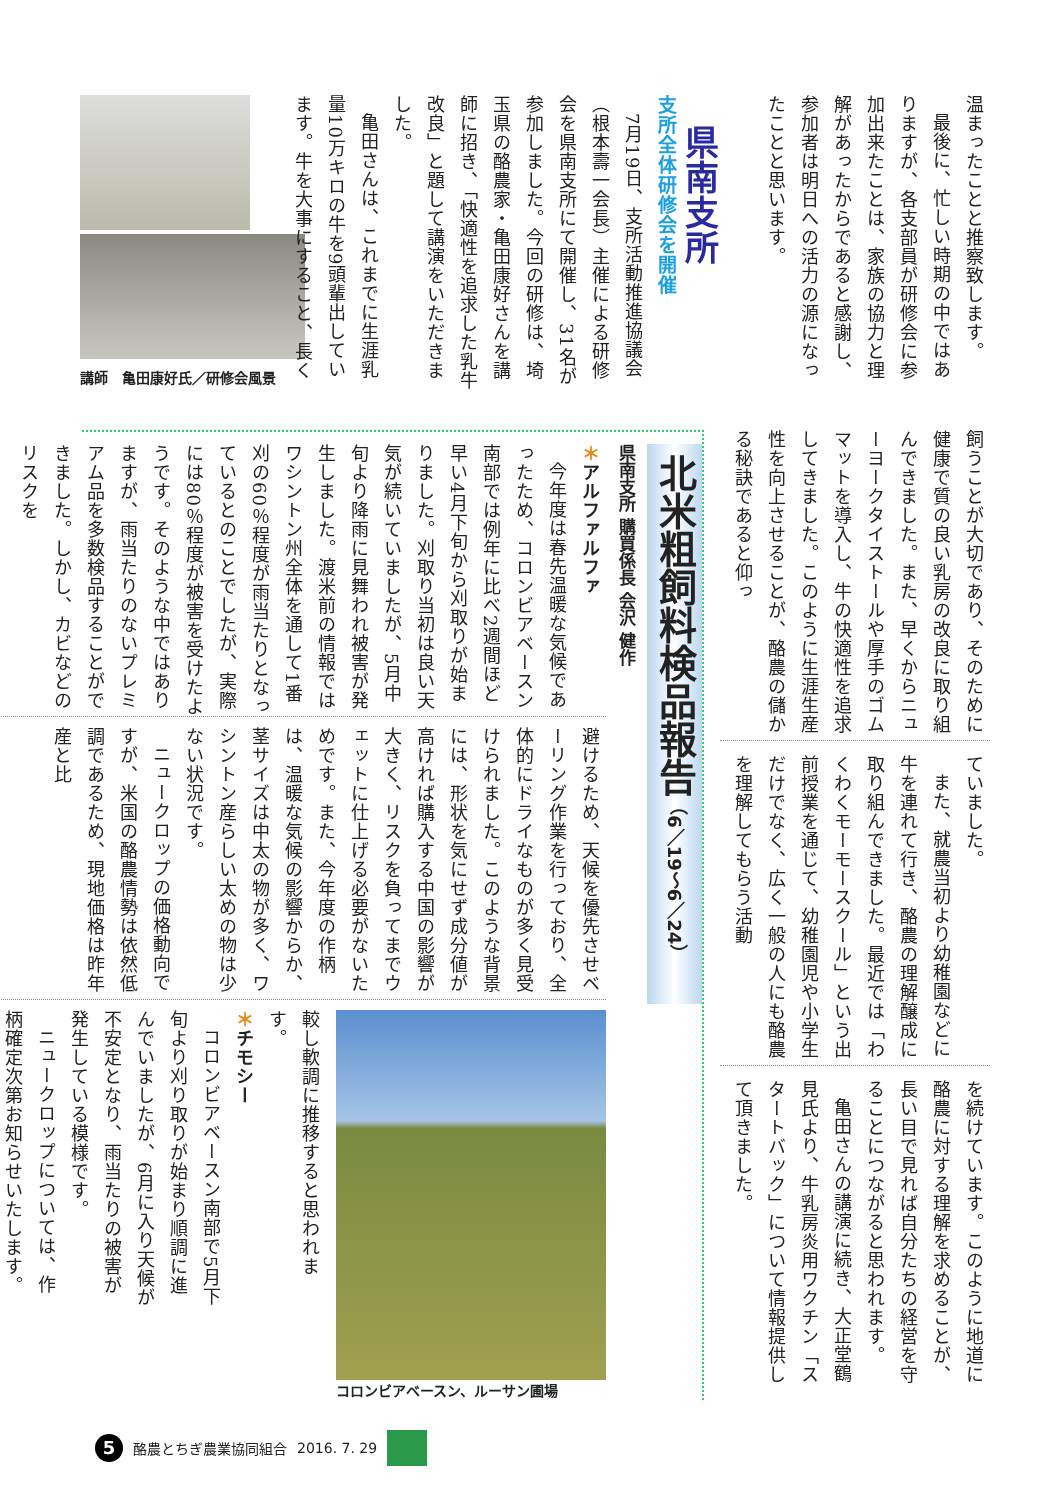温まったことと推察致します。
最後に、忙しい時期の中ではありますが、各支部員が研修会に参加出来たことは、家族の協力と理解があったからであると感謝し、参加者は明日への活力の源になったことと思います。
県南支所
支所全体研修会を開催
7月19日、支所活動推進協議会（根本壽一会長）主催による研修会を県南支所にて開催し、31名が参加しました。今回の研修は、埼玉県の酪農家・亀田康好さんを講師に招き、「快適性を追求した乳牛改良」と題して講演をいただきました。
亀田さんは、これまでに生涯乳量10万キロの牛を9頭輩出しています。牛を大事にすること、長く
講師　亀田康好氏／研修会風景
飼うことが大切であり、そのために健康で質の良い乳房の改良に取り組んできました。また、早くからニューヨークタイストールや厚手のゴムマットを導入し、牛の快適性を追求してきました。このように生涯生産性を向上させることが、酪農の儲かる秘訣であると仰っ
ていました。
また、就農当初より幼稚園などに牛を連れて行き、酪農の理解醸成に取り組んできました。最近では「わくわくモーモースクール」という出前授業を通じて、幼稚園児や小学生だけでなく、広く一般の人にも酪農を理解してもらう活動
を続けています。このように地道に酪農に対する理解を求めることが、長い目で見れば自分たちの経営を守ることにつながると思われます。
亀田さんの講演に続き、大正堂鶴見氏より、牛乳房炎用ワクチン「スタートバック」について情報提供して頂きました。
北米粗飼料検品報告 （6／19～6／24）
県南支所 購買係長 会沢 健作
＊アルファルファ
今年度は春先温暖な気候であったため、コロンビアベースン南部では例年に比べ2週間ほど早い4月下旬から刈取りが始まりました。刈取り当初は良い天気が続いていましたが、5月中旬より降雨に見舞われ被害が発生しました。渡米前の情報ではワシントン州全体を通して1番刈の60％程度が雨当たりとなっているとのことでしたが、実際には80％程度が被害を受けたようです。そのような中ではありますが、雨当たりのないプレミアム品を多数検品することができました。しかし、カビなどのリスクを
避けるため、天候を優先させベーリング作業を行っており、全体的にドライなものが多く見受けられました。このような背景には、形状を気にせず成分値が高ければ購入する中国の影響が大きく、リスクを負ってまでウェットに仕上げる必要がないためです。また、今年度の作柄は、温暖な気候の影響からか、茎サイズは中太の物が多く、ワシントン産らしい太めの物は少ない状況です。
ニュークロップの価格動向ですが、米国の酪農情勢は依然低調であるため、現地価格は昨年産と比
コロンビアベースン、ルーサン圃場
較し軟調に推移すると思われます。
＊チモシー
コロンビアベースン南部で5月下旬より刈り取りが始まり順調に進んでいましたが、6月に入り天候が不安定となり、雨当たりの被害が発生している模様です。
ニュークロップについては、作柄確定次第お知らせいたします。
5
酪農とちぎ農業協同組合 2016. 7. 29